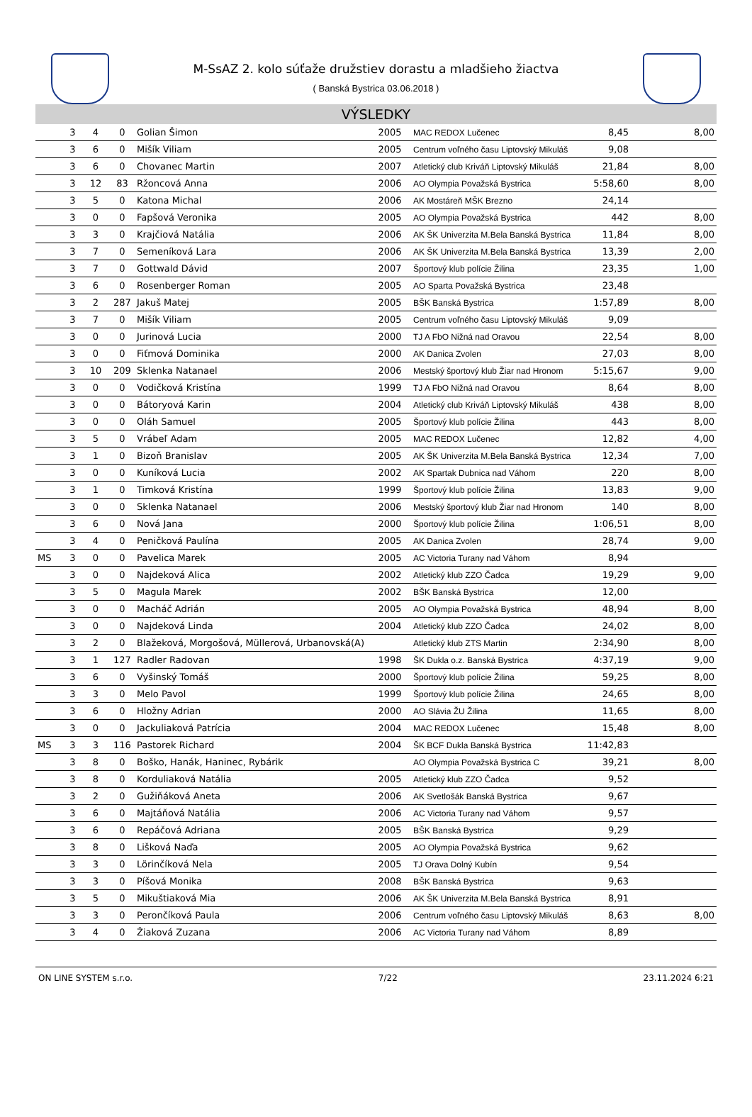M-SsAZ 2. kolo súťaže družstiev dorastu a mladšieho žiactva
( Banská Bystrica 03.06.2018 )
VÝSLEDKY
| | 3 | 4 | 0 | Golian Šimon | 2005 | MAC REDOX Lučenec | 8,45 | 8,00 |
| | 3 | 6 | 0 | Mišík Viliam | 2005 | Centrum voľného času Liptovský Mikuláš | 9,08 | |
| | 3 | 6 | 0 | Chovanec Martin | 2007 | Atletický club Kriváň Liptovský Mikuláš | 21,84 | 8,00 |
| | 3 | 12 | 83 | Ržoncová Anna | 2006 | AO Olympia Považská Bystrica | 5:58,60 | 8,00 |
| | 3 | 5 | 0 | Katona Michal | 2006 | AK Mostáreň MŠK Brezno | 24,14 | |
| | 3 | 0 | 0 | Fapšová Veronika | 2005 | AO Olympia Považská Bystrica | 442 | 8,00 |
| | 3 | 3 | 0 | Krajčiová Natália | 2006 | AK ŠK Univerzita M.Bela Banská Bystrica | 11,84 | 8,00 |
| | 3 | 7 | 0 | Semeníková Lara | 2006 | AK ŠK Univerzita M.Bela Banská Bystrica | 13,39 | 2,00 |
| | 3 | 7 | 0 | Gottwald Dávid | 2007 | Športový klub polície Žilina | 23,35 | 1,00 |
| | 3 | 6 | 0 | Rosenberger Roman | 2005 | AO Sparta Považská Bystrica | 23,48 | |
| | 3 | 2 | 287 | Jakuš Matej | 2005 | BŠK Banská Bystrica | 1:57,89 | 8,00 |
| | 3 | 7 | 0 | Mišík Viliam | 2005 | Centrum voľného času Liptovský Mikuláš | 9,09 | |
| | 3 | 0 | 0 | Jurinová Lucia | 2000 | TJ A FbO Nižná nad Oravou | 22,54 | 8,00 |
| | 3 | 0 | 0 | Fiťmová Dominika | 2000 | AK Danica Zvolen | 27,03 | 8,00 |
| | 3 | 10 | 209 | Sklenka Natanael | 2006 | Mestský športový klub Žiar nad Hronom | 5:15,67 | 9,00 |
| | 3 | 0 | 0 | Vodičková Kristína | 1999 | TJ A FbO Nižná nad Oravou | 8,64 | 8,00 |
| | 3 | 0 | 0 | Bátoryová Karin | 2004 | Atletický club Kriváň Liptovský Mikuláš | 438 | 8,00 |
| | 3 | 0 | 0 | Oláh Samuel | 2005 | Športový klub polície Žilina | 443 | 8,00 |
| | 3 | 5 | 0 | Vrábeľ Adam | 2005 | MAC REDOX Lučenec | 12,82 | 4,00 |
| | 3 | 1 | 0 | Bizoň Branislav | 2005 | AK ŠK Univerzita M.Bela Banská Bystrica | 12,34 | 7,00 |
| | 3 | 0 | 0 | Kuníková Lucia | 2002 | AK Spartak Dubnica nad Váhom | 220 | 8,00 |
| | 3 | 1 | 0 | Timková Kristína | 1999 | Športový klub polície Žilina | 13,83 | 9,00 |
| | 3 | 0 | 0 | Sklenka Natanael | 2006 | Mestský športový klub Žiar nad Hronom | 140 | 8,00 |
| | 3 | 6 | 0 | Nová Jana | 2000 | Športový klub polície Žilina | 1:06,51 | 8,00 |
| | 3 | 4 | 0 | Peničková Paulína | 2005 | AK Danica Zvolen | 28,74 | 9,00 |
| MS | 3 | 0 | 0 | Pavelica Marek | 2005 | AC Victoria Turany nad Váhom | 8,94 | |
| | 3 | 0 | 0 | Najdeková Alica | 2002 | Atletický klub ZZO Čadca | 19,29 | 9,00 |
| | 3 | 5 | 0 | Magula Marek | 2002 | BŠK Banská Bystrica | 12,00 | |
| | 3 | 0 | 0 | Macháč Adrián | 2005 | AO Olympia Považská Bystrica | 48,94 | 8,00 |
| | 3 | 0 | 0 | Najdeková Linda | 2004 | Atletický klub ZZO Čadca | 24,02 | 8,00 |
| | 3 | 2 | 0 | Blažeková, Morgošová, Müllerová, Urbanovská(A) | | Atletický klub ZTS Martin | 2:34,90 | 8,00 |
| | 3 | 1 | 127 | Radler Radovan | 1998 | ŠK Dukla o.z. Banská Bystrica | 4:37,19 | 9,00 |
| | 3 | 6 | 0 | Vyšinský Tomáš | 2000 | Športový klub polície Žilina | 59,25 | 8,00 |
| | 3 | 3 | 0 | Melo Pavol | 1999 | Športový klub polície Žilina | 24,65 | 8,00 |
| | 3 | 6 | 0 | Hložny Adrian | 2000 | AO Slávia ŽU Žilina | 11,65 | 8,00 |
| | 3 | 0 | 0 | Jackuliaková Patrícia | 2004 | MAC REDOX Lučenec | 15,48 | 8,00 |
| MS | 3 | 3 | 116 | Pastorek Richard | 2004 | ŠK BCF Dukla Banská Bystrica | 11:42,83 | |
| | 3 | 8 | 0 | Boško, Hanák, Haninec, Rybárik | | AO Olympia Považská Bystrica C | 39,21 | 8,00 |
| | 3 | 8 | 0 | Korduliaková Natália | 2005 | Atletický klub ZZO Čadca | 9,52 | |
| | 3 | 2 | 0 | Gužiňáková Aneta | 2006 | AK Svetlošák Banská Bystrica | 9,67 | |
| | 3 | 6 | 0 | Majtáňová Natália | 2006 | AC Victoria Turany nad Váhom | 9,57 | |
| | 3 | 6 | 0 | Repáčová Adriana | 2005 | BŠK Banská Bystrica | 9,29 | |
| | 3 | 8 | 0 | Lišková Naďa | 2005 | AO Olympia Považská Bystrica | 9,62 | |
| | 3 | 3 | 0 | Lörinčíková Nela | 2005 | TJ Orava Dolný Kubín | 9,54 | |
| | 3 | 3 | 0 | Píšová Monika | 2008 | BŠK Banská Bystrica | 9,63 | |
| | 3 | 5 | 0 | Mikuštiaková Mia | 2006 | AK ŠK Univerzita M.Bela Banská Bystrica | 8,91 | |
| | 3 | 3 | 0 | Perončíková Paula | 2006 | Centrum voľného času Liptovský Mikuláš | 8,63 | 8,00 |
| | 3 | 4 | 0 | Žiaková Zuzana | 2006 | AC Victoria Turany nad Váhom | 8,89 | |
ON LINE SYSTEM s.r.o. 7/22 23.11.2024 6:21